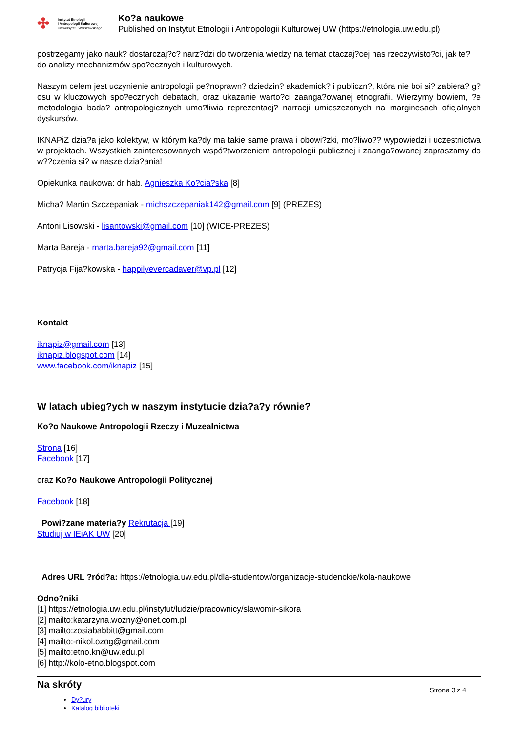✣
Instytut Etnologii
i Antropologii Kulturowej
Uniwersytetu Warszawskiego
Ko?a naukowe
Published on Instytut Etnologii i Antropologii Kulturowej UW (https://etnologia.uw.edu.pl)
postrzegamy jako nauk? dostarczaj?c? narz?dzi do tworzenia wiedzy na temat otaczaj?cej nas rzeczywisto?ci, jak te? do analizy mechanizmów spo?ecznych i kulturowych.
Naszym celem jest uczynienie antropologii pe?noprawn? dziedzin? akademick? i publiczn?, która nie boi si? zabiera? g?osu w kluczowych spo?ecznych debatach, oraz ukazanie warto?ci zaanga?owanej etnografii. Wierzymy bowiem, ?e metodologia bada? antropologicznych umo?liwia reprezentacj? narracji umieszczonych na marginesach oficjalnych dyskursów.
IKNAPiZ dzia?a jako kolektyw, w którym ka?dy ma takie same prawa i obowi?zki, mo?liwo?? wypowiedzi i uczestnictwa w projektach. Wszystkich zainteresowanych wspó?tworzeniem antropologii publicznej i zaanga?owanej zapraszamy do w??czenia si? w nasze dzia?ania!
Opiekunka naukowa: dr hab. Agnieszka Ko?cia?ska [8]
Micha? Martin Szczepaniak - michszczepaniak142@gmail.com [9] (PREZES)
Antoni Lisowski - lisantowski@gmail.com [10] (WICE-PREZES)
Marta Bareja - marta.bareja92@gmail.com [11]
Patrycja Fija?kowska - happilyevercadaver@vp.pl [12]
Kontakt
iknapiz@gmail.com [13]
iknapiz.blogspot.com [14]
www.facebook.com/iknapiz [15]
W latach ubieg?ych w naszym instytucie dzia?a?y równie?
Ko?o Naukowe Antropologii Rzeczy i Muzealnictwa
Strona [16]
Facebook [17]
oraz Ko?o Naukowe Antropologii Politycznej
Facebook [18]
Powi?zane materia?y Rekrutacja [19]
Studiuj w IEiAK UW [20]
Adres URL ?ród?a: https://etnologia.uw.edu.pl/dla-studentow/organizacje-studenckie/kola-naukowe
Odno?niki
[1] https://etnologia.uw.edu.pl/instytut/ludzie/pracownicy/slawomir-sikora
[2] mailto:katarzyna.wozny@onet.com.pl
[3] mailto:zosiababbitt@gmail.com
[4] mailto:-nikol.ozog@gmail.com
[5] mailto:etno.kn@uw.edu.pl
[6] http://kolo-etno.blogspot.com
Na skróty
Strona 3 z 4
Dy?ury
Katalog biblioteki